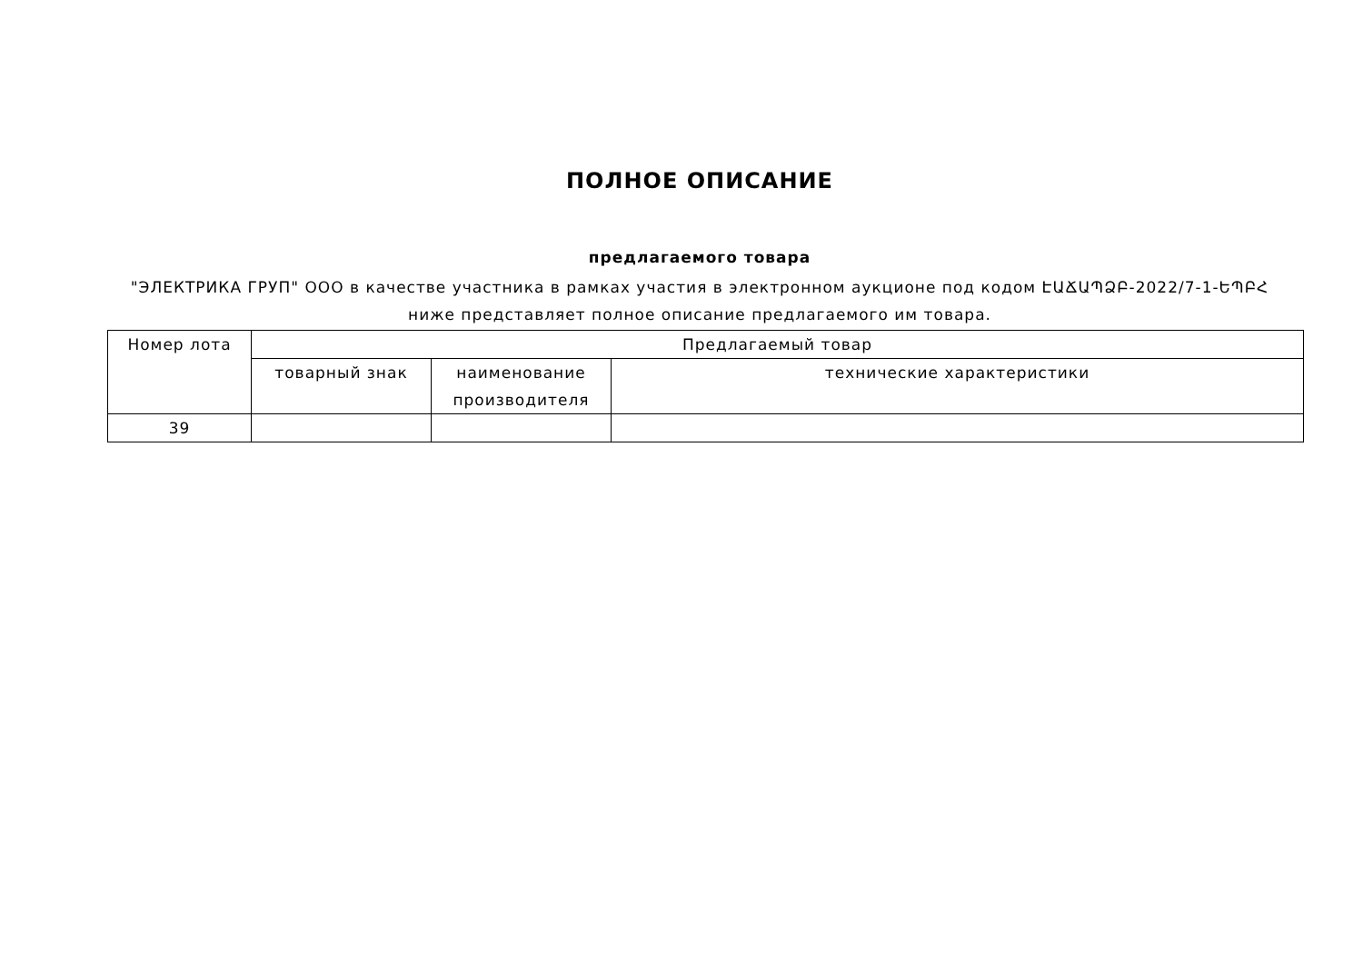ПОЛНОЕ ОПИСАНИЕ
предлагаемого товара
"ЭЛЕКТРИКА ГРУП" ООО в качестве участника в рамках участия в электронном аукционе под кодом ԷԱՃԱՊՁԲ-2022/7-1-ԵՊԲՀ
ниже представляет полное описание предлагаемого им товара.
| Номер лота | Предлагаемый товар | | |
| --- | --- | --- | --- |
| | товарный знак | наименование производителя | технические характеристики |
| 39 | | | |